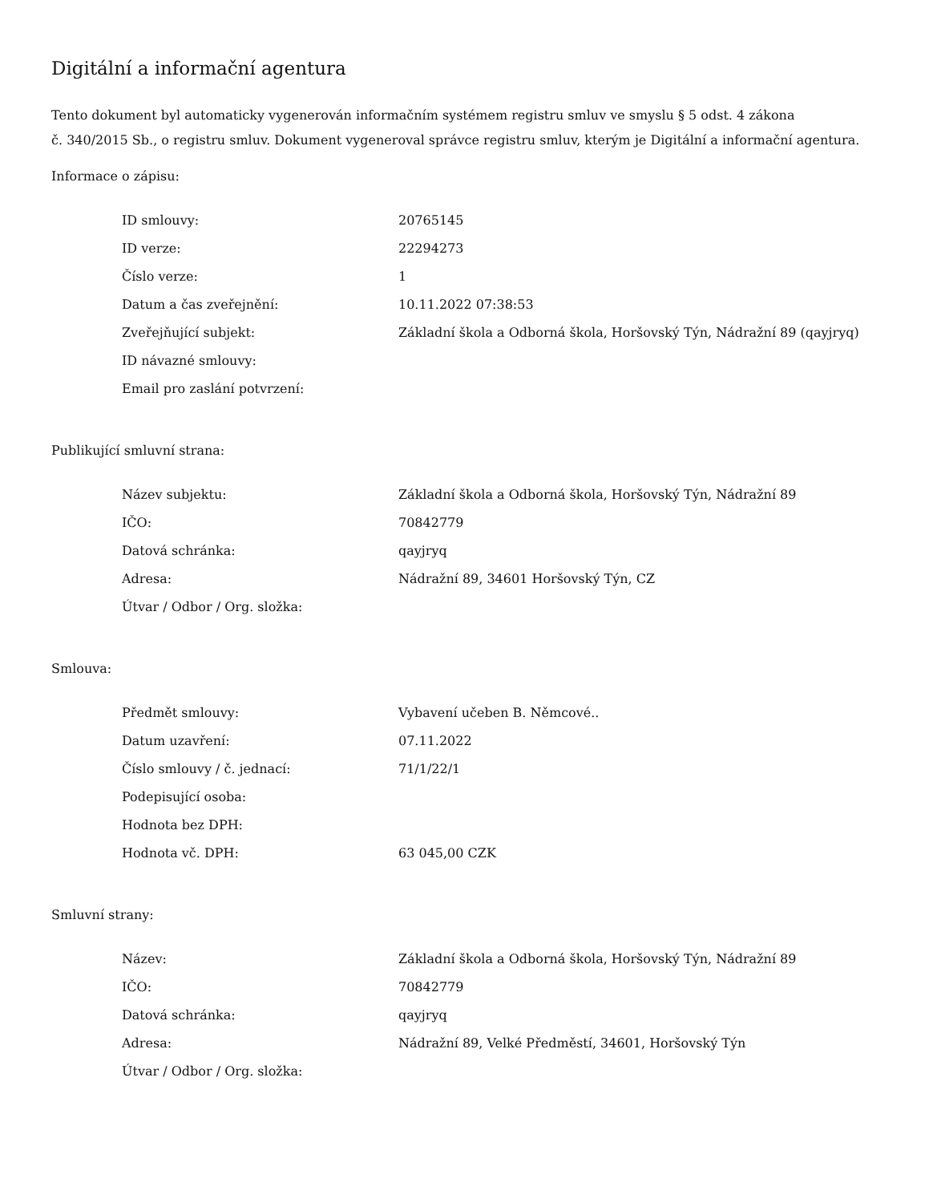Digitální a informační agentura
Tento dokument byl automaticky vygenerován informačním systémem registru smluv ve smyslu § 5 odst. 4 zákona
č. 340/2015 Sb., o registru smluv. Dokument vygeneroval správce registru smluv, kterým je Digitální a informační agentura.
Informace o zápisu:
| ID smlouvy: | 20765145 |
| ID verze: | 22294273 |
| Číslo verze: | 1 |
| Datum a čas zveřejnění: | 10.11.2022 07:38:53 |
| Zveřejňující subjekt: | Základní škola a Odborná škola, Horšovský Týn, Nádražní 89 (qayjryq) |
| ID návazné smlouvy: | |
| Email pro zaslání potvrzení: | |
Publikující smluvní strana:
| Název subjektu: | Základní škola a Odborná škola, Horšovský Týn, Nádražní 89 |
| IČO: | 70842779 |
| Datová schránka: | qayjryq |
| Adresa: | Nádražní 89, 34601 Horšovský Týn, CZ |
| Útvar / Odbor / Org. složka: | |
Smlouva:
| Předmět smlouvy: | Vybavení učeben B. Němcové.. |
| Datum uzavření: | 07.11.2022 |
| Číslo smlouvy / č. jednací: | 71/1/22/1 |
| Podepisující osoba: | |
| Hodnota bez DPH: | |
| Hodnota vč. DPH: | 63 045,00 CZK |
Smluvní strany:
| Název: | Základní škola a Odborná škola, Horšovský Týn, Nádražní 89 |
| IČO: | 70842779 |
| Datová schránka: | qayjryq |
| Adresa: | Nádražní 89, Velké Předměstí, 34601, Horšovský Týn |
| Útvar / Odbor / Org. složka: | |